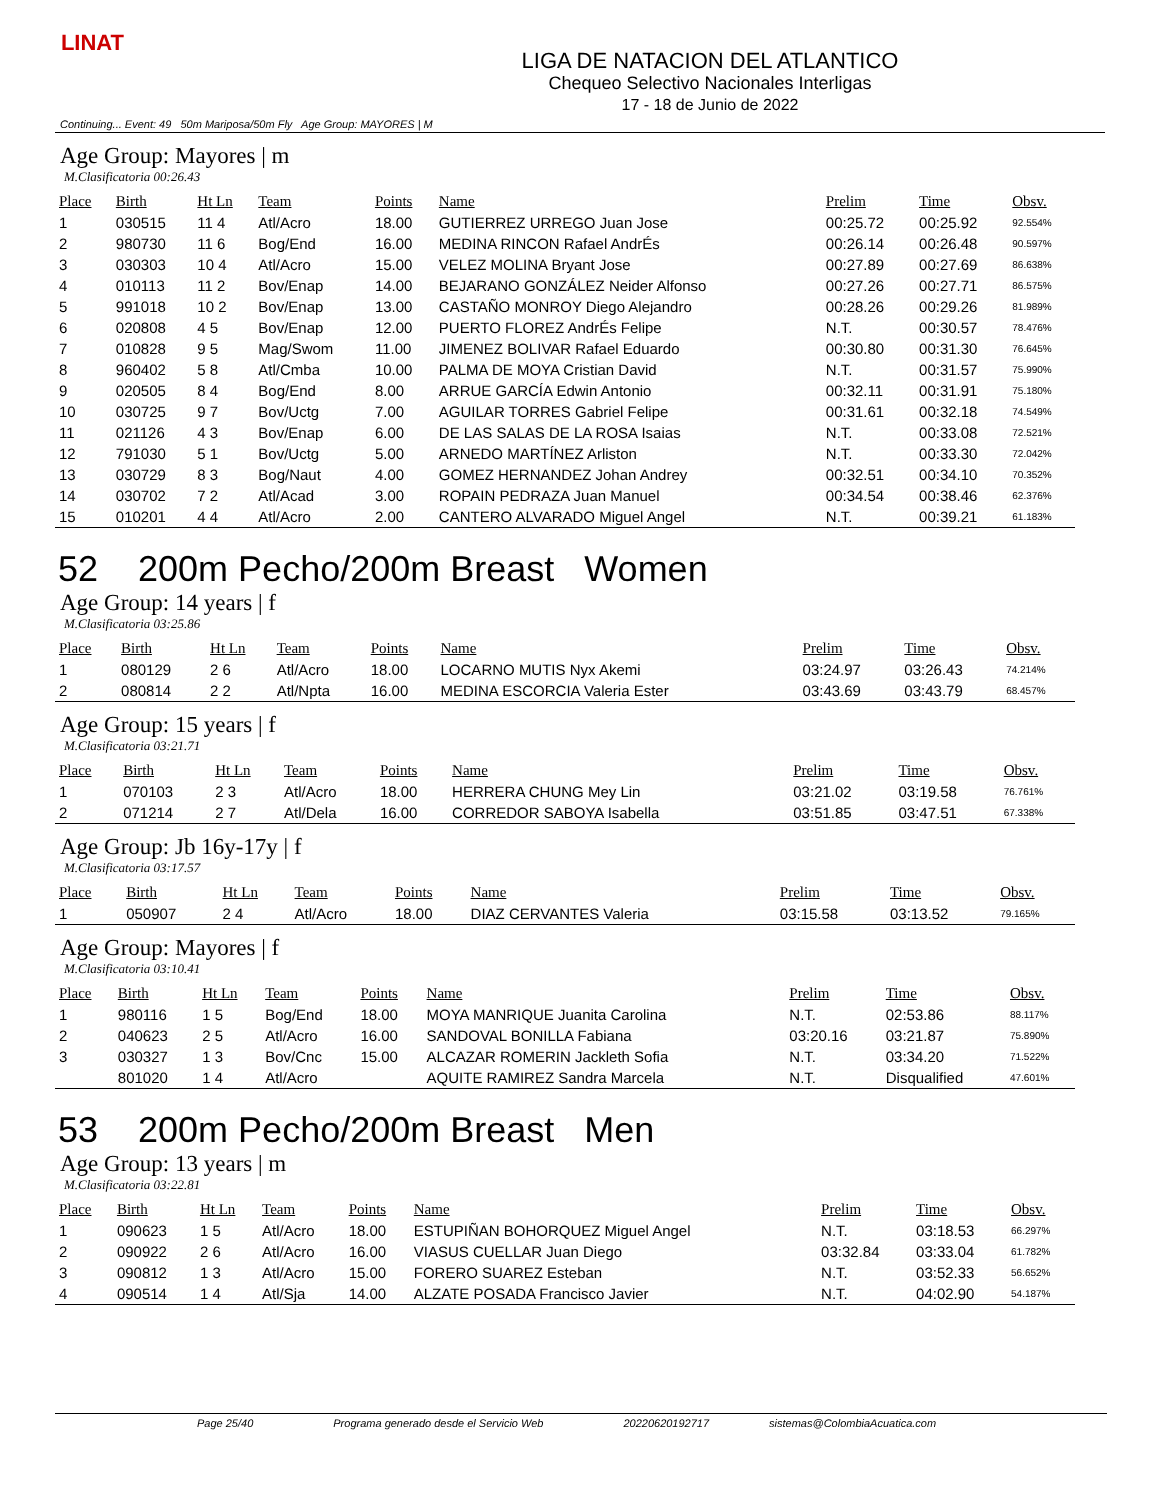LINAT
LIGA DE NATACION DEL ATLANTICO
Chequeo Selectivo Nacionales Interligas
17 - 18 de Junio de 2022
Continuing... Event: 49 50m Mariposa/50m Fly Age Group: MAYORES | M
Age Group: Mayores | m
M.Clasificatoria 00:26.43
| Place | Birth | Ht Ln | Team | Points | Name | Prelim | Time | Obsv. |
| --- | --- | --- | --- | --- | --- | --- | --- | --- |
| 1 | 030515 | 11 4 | Atl/Acro | 18.00 | GUTIERREZ URREGO Juan Jose | 00:25.72 | 00:25.92 | 92.554% |
| 2 | 980730 | 11 6 | Bog/End | 16.00 | MEDINA RINCON Rafael AndrÉs | 00:26.14 | 00:26.48 | 90.597% |
| 3 | 030303 | 10 4 | Atl/Acro | 15.00 | VELEZ MOLINA Bryant Jose | 00:27.89 | 00:27.69 | 86.638% |
| 4 | 010113 | 11 2 | Bov/Enap | 14.00 | BEJARANO GONZÁLEZ Neider Alfonso | 00:27.26 | 00:27.71 | 86.575% |
| 5 | 991018 | 10 2 | Bov/Enap | 13.00 | CASTAÑO MONROY Diego Alejandro | 00:28.26 | 00:29.26 | 81.989% |
| 6 | 020808 | 4 5 | Bov/Enap | 12.00 | PUERTO FLOREZ AndrÉs Felipe | N.T. | 00:30.57 | 78.476% |
| 7 | 010828 | 9 5 | Mag/Swom | 11.00 | JIMENEZ BOLIVAR Rafael Eduardo | 00:30.80 | 00:31.30 | 76.645% |
| 8 | 960402 | 5 8 | Atl/Cmba | 10.00 | PALMA DE MOYA Cristian David | N.T. | 00:31.57 | 75.990% |
| 9 | 020505 | 8 4 | Bog/End | 8.00 | ARRUE GARCÍA Edwin Antonio | 00:32.11 | 00:31.91 | 75.180% |
| 10 | 030725 | 9 7 | Bov/Uctg | 7.00 | AGUILAR TORRES Gabriel Felipe | 00:31.61 | 00:32.18 | 74.549% |
| 11 | 021126 | 4 3 | Bov/Enap | 6.00 | DE LAS SALAS DE LA ROSA Isaias | N.T. | 00:33.08 | 72.521% |
| 12 | 791030 | 5 1 | Bov/Uctg | 5.00 | ARNEDO MARTÍNEZ Arliston | N.T. | 00:33.30 | 72.042% |
| 13 | 030729 | 8 3 | Bog/Naut | 4.00 | GOMEZ HERNANDEZ Johan Andrey | 00:32.51 | 00:34.10 | 70.352% |
| 14 | 030702 | 7 2 | Atl/Acad | 3.00 | ROPAIN PEDRAZA Juan Manuel | 00:34.54 | 00:38.46 | 62.376% |
| 15 | 010201 | 4 4 | Atl/Acro | 2.00 | CANTERO ALVARADO Miguel Angel | N.T. | 00:39.21 | 61.183% |
52 200m Pecho/200m Breast Women
Age Group: 14 years | f
M.Clasificatoria 03:25.86
| Place | Birth | Ht Ln | Team | Points | Name | Prelim | Time | Obsv. |
| --- | --- | --- | --- | --- | --- | --- | --- | --- |
| 1 | 080129 | 2 6 | Atl/Acro | 18.00 | LOCARNO MUTIS Nyx Akemi | 03:24.97 | 03:26.43 | 74.214% |
| 2 | 080814 | 2 2 | Atl/Npta | 16.00 | MEDINA ESCORCIA Valeria Ester | 03:43.69 | 03:43.79 | 68.457% |
Age Group: 15 years | f
M.Clasificatoria 03:21.71
| Place | Birth | Ht Ln | Team | Points | Name | Prelim | Time | Obsv. |
| --- | --- | --- | --- | --- | --- | --- | --- | --- |
| 1 | 070103 | 2 3 | Atl/Acro | 18.00 | HERRERA CHUNG Mey Lin | 03:21.02 | 03:19.58 | 76.761% |
| 2 | 071214 | 2 7 | Atl/Dela | 16.00 | CORREDOR SABOYA Isabella | 03:51.85 | 03:47.51 | 67.338% |
Age Group: Jb 16y-17y | f
M.Clasificatoria 03:17.57
| Place | Birth | Ht Ln | Team | Points | Name | Prelim | Time | Obsv. |
| --- | --- | --- | --- | --- | --- | --- | --- | --- |
| 1 | 050907 | 2 4 | Atl/Acro | 18.00 | DIAZ CERVANTES Valeria | 03:15.58 | 03:13.52 | 79.165% |
Age Group: Mayores | f
M.Clasificatoria 03:10.41
| Place | Birth | Ht Ln | Team | Points | Name | Prelim | Time | Obsv. |
| --- | --- | --- | --- | --- | --- | --- | --- | --- |
| 1 | 980116 | 1 5 | Bog/End | 18.00 | MOYA MANRIQUE Juanita Carolina | N.T. | 02:53.86 | 88.117% |
| 2 | 040623 | 2 5 | Atl/Acro | 16.00 | SANDOVAL BONILLA Fabiana | 03:20.16 | 03:21.87 | 75.890% |
| 3 | 030327 | 1 3 | Bov/Cnc | 15.00 | ALCAZAR ROMERIN Jackleth Sofia | N.T. | 03:34.20 | 71.522% |
| | 801020 | 1 4 | Atl/Acro | | AQUITE RAMIREZ Sandra Marcela | N.T. | Disqualified | 47.601% |
53 200m Pecho/200m Breast Men
Age Group: 13 years | m
M.Clasificatoria 03:22.81
| Place | Birth | Ht Ln | Team | Points | Name | Prelim | Time | Obsv. |
| --- | --- | --- | --- | --- | --- | --- | --- | --- |
| 1 | 090623 | 1 5 | Atl/Acro | 18.00 | ESTUPIÑAN BOHORQUEZ Miguel Angel | N.T. | 03:18.53 | 66.297% |
| 2 | 090922 | 2 6 | Atl/Acro | 16.00 | VIASUS CUELLAR Juan Diego | 03:32.84 | 03:33.04 | 61.782% |
| 3 | 090812 | 1 3 | Atl/Acro | 15.00 | FORERO SUAREZ Esteban | N.T. | 03:52.33 | 56.652% |
| 4 | 090514 | 1 4 | Atl/Sja | 14.00 | ALZATE POSADA Francisco Javier | N.T. | 04:02.90 | 54.187% |
Page 25/40 Programa generado desde el Servicio Web 20220620192717 sistemas@ColombiaAcuatica.com